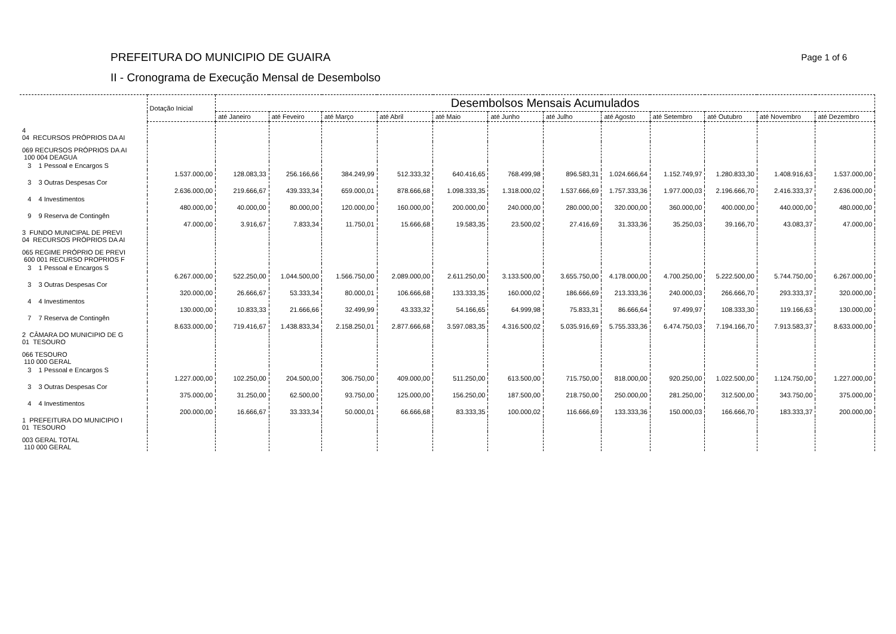PREFEITURA DO MUNICIPIO DE GUAIRA
II - Cronograma de Execução Mensal de Desembolso
Page 1 of 6
| | Dotação Inicial | Desembolsos Mensais Acumulados | | | | | | | | | | | |
| --- | --- | --- | --- | --- | --- | --- | --- | --- | --- | --- | --- | --- | --- |
| | | até Janeiro | até Feveiro | até Março | até Abril | até Maio | até Junho | até Julho | até Agosto | até Setembro | até Outubro | até Novembro | até Dezembro |
| 4 04 RECURSOS PRÓPRIOS DA AI | | | | | | | | | | | | | |
| 069 RECURSOS PRÓPRIOS DA AI 100 004 DEAGUA | | | | | | | | | | | | | |
| 3 1 Pessoal e Encargos S | | | | | | | | | | | | | |
| | 1.537.000,00 | 128.083,33 | 256.166,66 | 384.249,99 | 512.333,32 | 640.416,65 | 768.499,98 | 896.583,31 | 1.024.666,64 | 1.152.749,97 | 1.280.833,30 | 1.408.916,63 | 1.537.000,00 |
| 3 3 Outras Despesas Cor | | | | | | | | | | | | | |
| | 2.636.000,00 | 219.666,67 | 439.333,34 | 659.000,01 | 878.666,68 | 1.098.333,35 | 1.318.000,02 | 1.537.666,69 | 1.757.333,36 | 1.977.000,03 | 2.196.666,70 | 2.416.333,37 | 2.636.000,00 |
| 4 4 Investimentos | | | | | | | | | | | | | |
| | 480.000,00 | 40.000,00 | 80.000,00 | 120.000,00 | 160.000,00 | 200.000,00 | 240.000,00 | 280.000,00 | 320.000,00 | 360.000,00 | 400.000,00 | 440.000,00 | 480.000,00 |
| 9 9 Reserva de Contingên | | | | | | | | | | | | | |
| | 47.000,00 | 3.916,67 | 7.833,34 | 11.750,01 | 15.666,68 | 19.583,35 | 23.500,02 | 27.416,69 | 31.333,36 | 35.250,03 | 39.166,70 | 43.083,37 | 47.000,00 |
| 3 FUNDO MUNICIPAL DE PREVI 04 RECURSOS PRÓPRIOS DA AI | | | | | | | | | | | | | |
| 065 REGIME PRÓPRIO DE PREVI 600 001 RECURSO PROPRIOS F | | | | | | | | | | | | | |
| 3 1 Pessoal e Encargos S | | | | | | | | | | | | | |
| | 6.267.000,00 | 522.250,00 | 1.044.500,00 | 1.566.750,00 | 2.089.000,00 | 2.611.250,00 | 3.133.500,00 | 3.655.750,00 | 4.178.000,00 | 4.700.250,00 | 5.222.500,00 | 5.744.750,00 | 6.267.000,00 |
| 3 3 Outras Despesas Cor | | | | | | | | | | | | | |
| | 320.000,00 | 26.666,67 | 53.333,34 | 80.000,01 | 106.666,68 | 133.333,35 | 160.000,02 | 186.666,69 | 213.333,36 | 240.000,03 | 266.666,70 | 293.333,37 | 320.000,00 |
| 4 4 Investimentos | | | | | | | | | | | | | |
| | 130.000,00 | 10.833,33 | 21.666,66 | 32.499,99 | 43.333,32 | 54.166,65 | 64.999,98 | 75.833,31 | 86.666,64 | 97.499,97 | 108.333,30 | 119.166,63 | 130.000,00 |
| 7 7 Reserva de Contingên | | | | | | | | | | | | | |
| | 8.633.000,00 | 719.416,67 | 1.438.833,34 | 2.158.250,01 | 2.877.666,68 | 3.597.083,35 | 4.316.500,02 | 5.035.916,69 | 5.755.333,36 | 6.474.750,03 | 7.194.166,70 | 7.913.583,37 | 8.633.000,00 |
| 2 CÂMARA DO MUNICIPIO DE G 01 TESOURO | | | | | | | | | | | | | |
| 066 TESOURO 110 000 GERAL | | | | | | | | | | | | | |
| 3 1 Pessoal e Encargos S | | | | | | | | | | | | | |
| | 1.227.000,00 | 102.250,00 | 204.500,00 | 306.750,00 | 409.000,00 | 511.250,00 | 613.500,00 | 715.750,00 | 818.000,00 | 920.250,00 | 1.022.500,00 | 1.124.750,00 | 1.227.000,00 |
| 3 3 Outras Despesas Cor | | | | | | | | | | | | | |
| | 375.000,00 | 31.250,00 | 62.500,00 | 93.750,00 | 125.000,00 | 156.250,00 | 187.500,00 | 218.750,00 | 250.000,00 | 281.250,00 | 312.500,00 | 343.750,00 | 375.000,00 |
| 4 4 Investimentos | | | | | | | | | | | | | |
| | 200.000,00 | 16.666,67 | 33.333,34 | 50.000,01 | 66.666,68 | 83.333,35 | 100.000,02 | 116.666,69 | 133.333,36 | 150.000,03 | 166.666,70 | 183.333,37 | 200.000,00 |
| 1 PREFEITURA DO MUNICIPIO I 01 TESOURO | | | | | | | | | | | | | |
| 003 GERAL TOTAL 110 000 GERAL | | | | | | | | | | | | | |